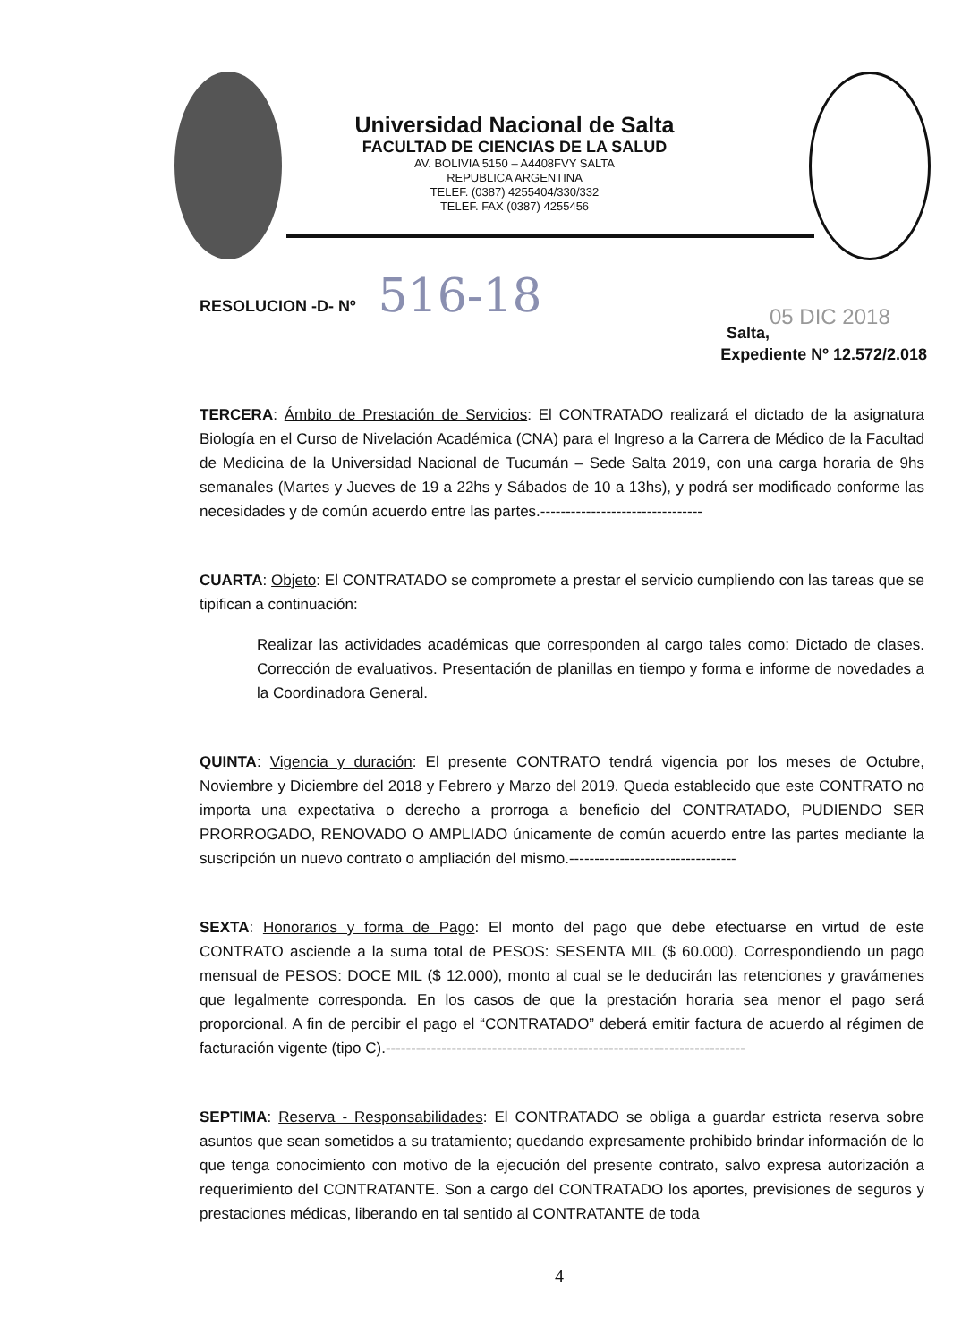Universidad Nacional de Salta
FACULTAD DE CIENCIAS DE LA SALUD
AV. BOLIVIA 5150 – A4408FVY SALTA
REPUBLICA ARGENTINA
TELEF. (0387) 4255404/330/332
TELEF. FAX (0387) 4255456
RESOLUCION -D- Nº 516-18
05 DIC 2018
Salta,
Expediente Nº 12.572/2.018
TERCERA: Ámbito de Prestación de Servicios: El CONTRATADO realizará el dictado de la asignatura Biología en el Curso de Nivelación Académica (CNA) para el Ingreso a la Carrera de Médico de la Facultad de Medicina de la Universidad Nacional de Tucumán – Sede Salta 2019, con una carga horaria de 9hs semanales (Martes y Jueves de 19 a 22hs y Sábados de 10 a 13hs), y podrá ser modificado conforme las necesidades y de común acuerdo entre las partes.--------------------------------
CUARTA: Objeto: El CONTRATADO se compromete a prestar el servicio cumpliendo con las tareas que se tipifican a continuación:
Realizar las actividades académicas que corresponden al cargo tales como: Dictado de clases. Corrección de evaluativos. Presentación de planillas en tiempo y forma e informe de novedades a la Coordinadora General.
QUINTA: Vigencia y duración: El presente CONTRATO tendrá vigencia por los meses de Octubre, Noviembre y Diciembre del 2018 y Febrero y Marzo del 2019. Queda establecido que este CONTRATO no importa una expectativa o derecho a prorroga a beneficio del CONTRATADO, PUDIENDO SER PRORROGADO, RENOVADO O AMPLIADO únicamente de común acuerdo entre las partes mediante la suscripción un nuevo contrato o ampliación del mismo.---------------------------------
SEXTA: Honorarios y forma de Pago: El monto del pago que debe efectuarse en virtud de este CONTRATO asciende a la suma total de PESOS: SESENTA MIL ($ 60.000). Correspondiendo un pago mensual de PESOS: DOCE MIL ($ 12.000), monto al cual se le deducirán las retenciones y gravámenes que legalmente corresponda. En los casos de que la prestación horaria sea menor el pago será proporcional. A fin de percibir el pago el “CONTRATADO” deberá emitir factura de acuerdo al régimen de facturación vigente (tipo C).-----------------------------------------------------------------------
SEPTIMA: Reserva - Responsabilidades: El CONTRATADO se obliga a guardar estricta reserva sobre asuntos que sean sometidos a su tratamiento; quedando expresamente prohibido brindar información de lo que tenga conocimiento con motivo de la ejecución del presente contrato, salvo expresa autorización a requerimiento del CONTRATANTE. Son a cargo del CONTRATADO los aportes, previsiones de seguros y prestaciones médicas, liberando en tal sentido al CONTRATANTE de toda
4